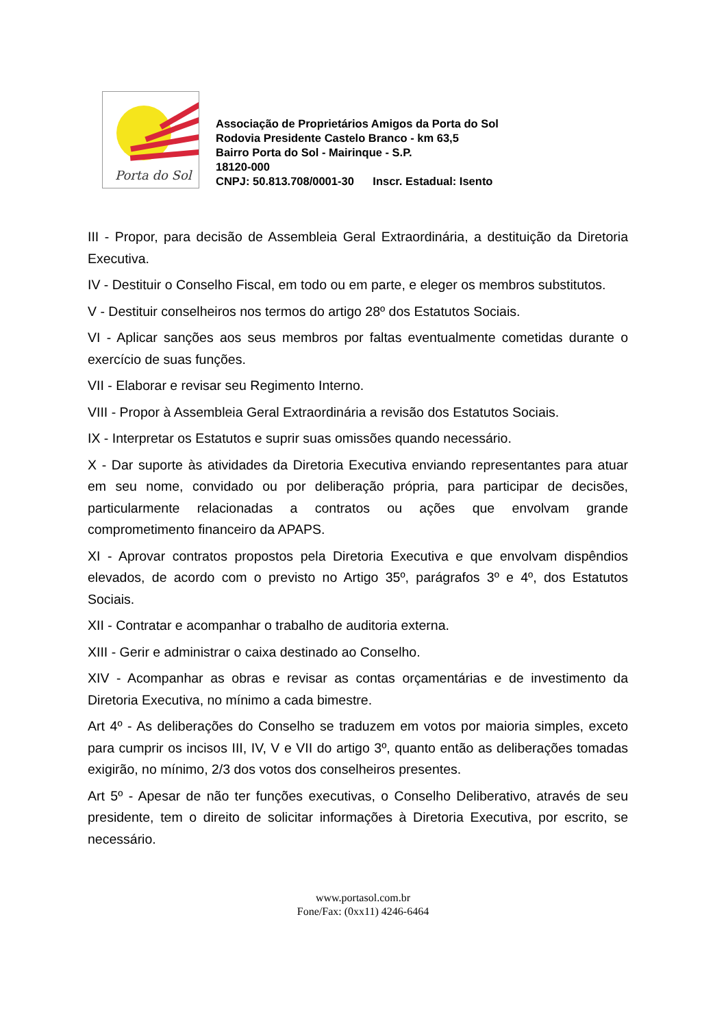Porta do Sol
Associação de Proprietários Amigos da Porta do Sol
Rodovia Presidente Castelo Branco - km 63,5
Bairro Porta do Sol - Mairinque - S.P.
18120-000
CNPJ: 50.813.708/0001-30 Inscr. Estadual: Isento
III - Propor, para decisão de Assembleia Geral Extraordinária, a destituição da Diretoria Executiva.
IV - Destituir o Conselho Fiscal, em todo ou em parte, e eleger os membros substitutos.
V - Destituir conselheiros nos termos do artigo 28º dos Estatutos Sociais.
VI - Aplicar sanções aos seus membros por faltas eventualmente cometidas durante o exercício de suas funções.
VII - Elaborar e revisar seu Regimento Interno.
VIII - Propor à Assembleia Geral Extraordinária a revisão dos Estatutos Sociais.
IX - Interpretar os Estatutos e suprir suas omissões quando necessário.
X - Dar suporte às atividades da Diretoria Executiva enviando representantes para atuar em seu nome, convidado ou por deliberação própria, para participar de decisões, particularmente relacionadas a contratos ou ações que envolvam grande comprometimento financeiro da APAPS.
XI - Aprovar contratos propostos pela Diretoria Executiva e que envolvam dispêndios elevados, de acordo com o previsto no Artigo 35º, parágrafos 3º e 4º, dos Estatutos Sociais.
XII - Contratar e acompanhar o trabalho de auditoria externa.
XIII - Gerir e administrar o caixa destinado ao Conselho.
XIV - Acompanhar as obras e revisar as contas orçamentárias e de investimento da Diretoria Executiva, no mínimo a cada bimestre.
Art 4º - As deliberações do Conselho se traduzem em votos por maioria simples, exceto para cumprir os incisos III, IV, V e VII do artigo 3º, quanto então as deliberações tomadas exigirão, no mínimo, 2/3 dos votos dos conselheiros presentes.
Art 5º - Apesar de não ter funções executivas, o Conselho Deliberativo, através de seu presidente, tem o direito de solicitar informações à Diretoria Executiva, por escrito, se necessário.
www.portasol.com.br
Fone/Fax: (0xx11) 4246-6464